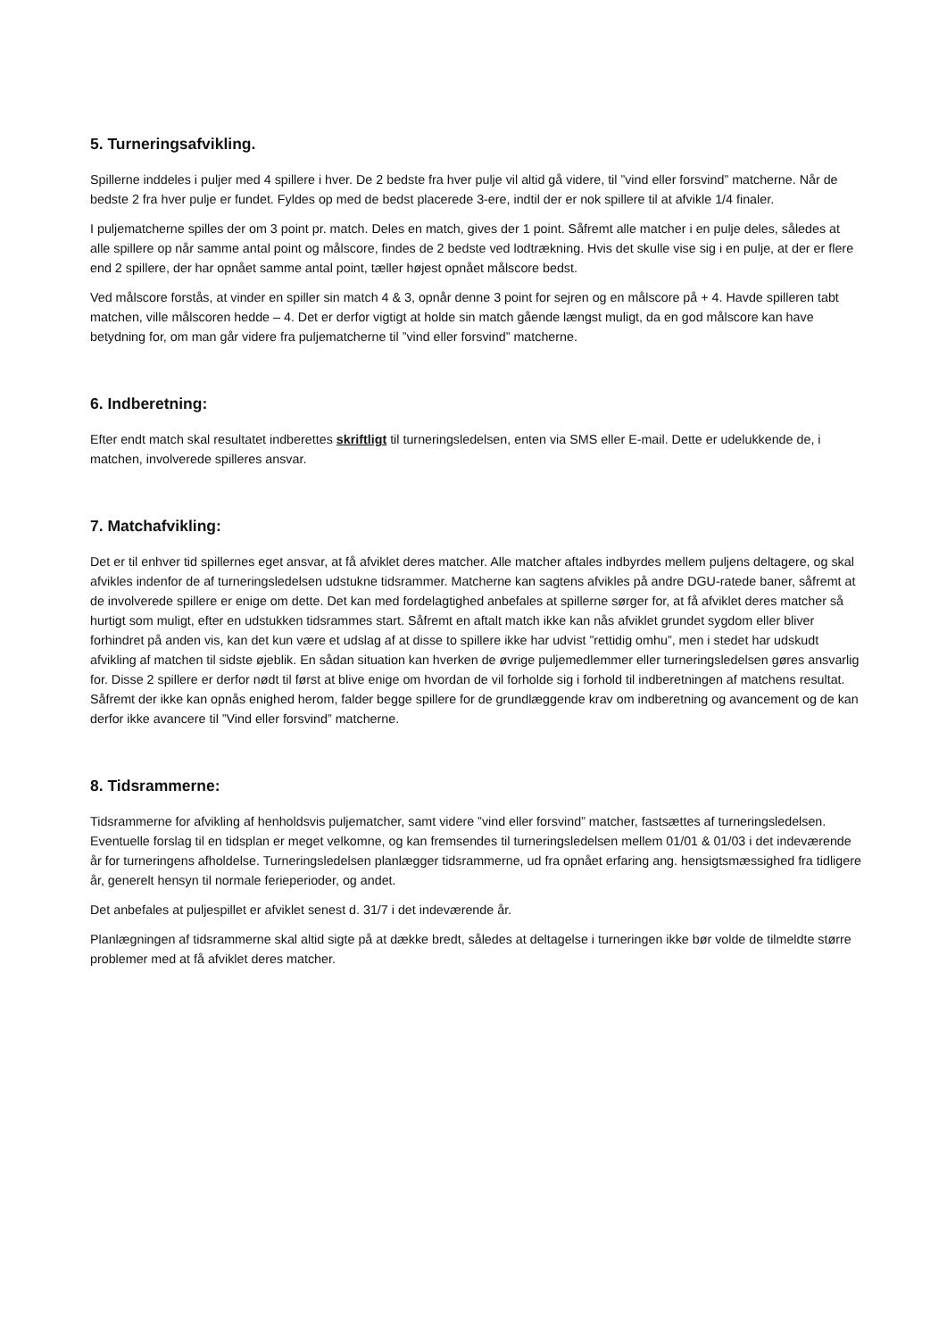5. Turneringsafvikling.
Spillerne inddeles i puljer med 4 spillere i hver. De 2 bedste fra hver pulje vil altid gå videre, til ”vind eller forsvind” matcherne. Når de bedste 2 fra hver pulje er fundet. Fyldes op med de bedst placerede 3-ere, indtil der er nok spillere til at afvikle 1/4 finaler.
I puljematcherne spilles der om 3 point pr. match. Deles en match, gives der 1 point. Såfremt alle matcher i en pulje deles, således at alle spillere op når samme antal point og målscore, findes de 2 bedste ved lodtrækning. Hvis det skulle vise sig i en pulje, at der er flere end 2 spillere, der har opnået samme antal point, tæller højest opnået målscore bedst.
Ved målscore forstås, at vinder en spiller sin match 4 & 3, opnår denne 3 point for sejren og en målscore på + 4. Havde spilleren tabt matchen, ville målscoren hedde – 4. Det er derfor vigtigt at holde sin match gående længst muligt, da en god målscore kan have betydning for, om man går videre fra puljematcherne til ”vind eller forsvind” matcherne.
6. Indberetning:
Efter endt match skal resultatet indberettes skriftligt til turneringsledelsen, enten via SMS eller E-mail. Dette er udelukkende de, i matchen, involverede spilleres ansvar.
7. Matchafvikling:
Det er til enhver tid spillernes eget ansvar, at få afviklet deres matcher. Alle matcher aftales indbyrdes mellem puljens deltagere, og skal afvikles indenfor de af turneringsledelsen udstukne tidsrammer. Matcherne kan sagtens afvikles på andre DGU-ratede baner, såfremt at de involverede spillere er enige om dette. Det kan med fordelagtighed anbefales at spillerne sørger for, at få afviklet deres matcher så hurtigt som muligt, efter en udstukken tidsrammes start. Såfremt en aftalt match ikke kan nås afviklet grundet sygdom eller bliver forhindret på anden vis, kan det kun være et udslag af at disse to spillere ikke har udvist ”rettidig omhu”, men i stedet har udskudt afvikling af matchen til sidste øjeblik. En sådan situation kan hverken de øvrige puljemedlemmer eller turneringsledelsen gøres ansvarlig for. Disse 2 spillere er derfor nødt til først at blive enige om hvordan de vil forholde sig i forhold til indberetningen af matchens resultat. Såfremt der ikke kan opnås enighed herom, falder begge spillere for de grundlæggende krav om indberetning og avancement og de kan derfor ikke avancere til ”Vind eller forsvind” matcherne.
8. Tidsrammerne:
Tidsrammerne for afvikling af henholdsvis puljematcher, samt videre ”vind eller forsvind” matcher, fastsættes af turneringsledelsen. Eventuelle forslag til en tidsplan er meget velkomne, og kan fremsendes til turneringsledelsen mellem 01/01 & 01/03 i det indeværende år for turneringens afholdelse. Turneringsledelsen planlægger tidsrammerne, ud fra opnået erfaring ang. hensigtsmæssighed fra tidligere år, generelt hensyn til normale ferieperioder, og andet.
Det anbefales at puljespillet er afviklet senest d. 31/7 i det indeværende år.
Planlægningen af tidsrammerne skal altid sigte på at dække bredt, således at deltagelse i turneringen ikke bør volde de tilmeldte større problemer med at få afviklet deres matcher.